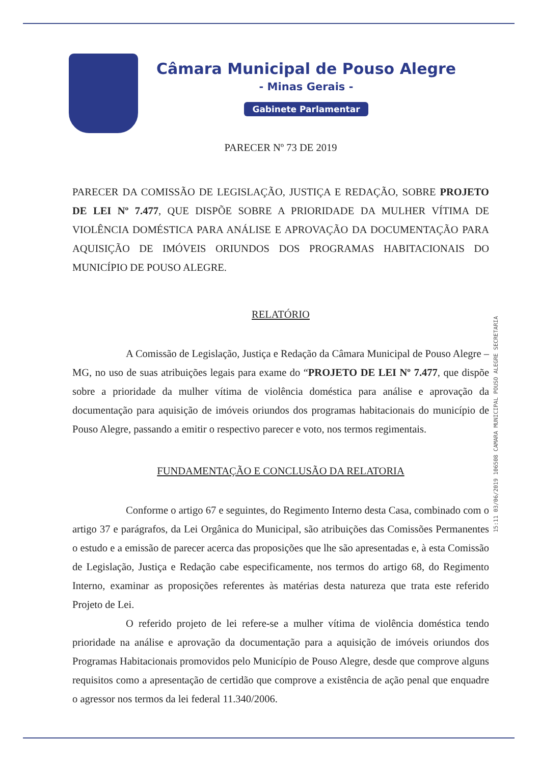Câmara Municipal de Pouso Alegre
- Minas Gerais -
Gabinete Parlamentar
PARECER Nº 73 DE 2019
PARECER DA COMISSÃO DE LEGISLAÇÃO, JUSTIÇA E REDAÇÃO, SOBRE PROJETO DE LEI Nº 7.477, QUE DISPÕE SOBRE A PRIORIDADE DA MULHER VÍTIMA DE VIOLÊNCIA DOMÉSTICA PARA ANÁLISE E APROVAÇÃO DA DOCUMENTAÇÃO PARA AQUISIÇÃO DE IMÓVEIS ORIUNDOS DOS PROGRAMAS HABITACIONAIS DO MUNICÍPIO DE POUSO ALEGRE.
RELATÓRIO
A Comissão de Legislação, Justiça e Redação da Câmara Municipal de Pouso Alegre – MG, no uso de suas atribuições legais para exame do “PROJETO DE LEI Nº 7.477, que dispõe sobre a prioridade da mulher vítima de violência doméstica para análise e aprovação da documentação para aquisição de imóveis oriundos dos programas habitacionais do município de Pouso Alegre, passando a emitir o respectivo parecer e voto, nos termos regimentais.
FUNDAMENTAÇÃO E CONCLUSÃO DA RELATORIA
Conforme o artigo 67 e seguintes, do Regimento Interno desta Casa, combinado com o artigo 37 e parágrafos, da Lei Orgânica do Municipal, são atribuições das Comissões Permanentes o estudo e a emissão de parecer acerca das proposições que lhe são apresentadas e, à esta Comissão de Legislação, Justiça e Redação cabe especificamente, nos termos do artigo 68, do Regimento Interno, examinar as proposições referentes às matérias desta natureza que trata este referido Projeto de Lei.
O referido projeto de lei refere-se a mulher vítima de violência doméstica tendo prioridade na análise e aprovação da documentação para a aquisição de imóveis oriundos dos Programas Habitacionais promovidos pelo Município de Pouso Alegre, desde que comprove alguns requisitos como a apresentação de certidão que comprove a existência de ação penal que enquadre o agressor nos termos da lei federal 11.340/2006.
15:11 03/06/2019 106508 CAMARA MUNICIPAL POUSO ALEGRE SECRETARIA